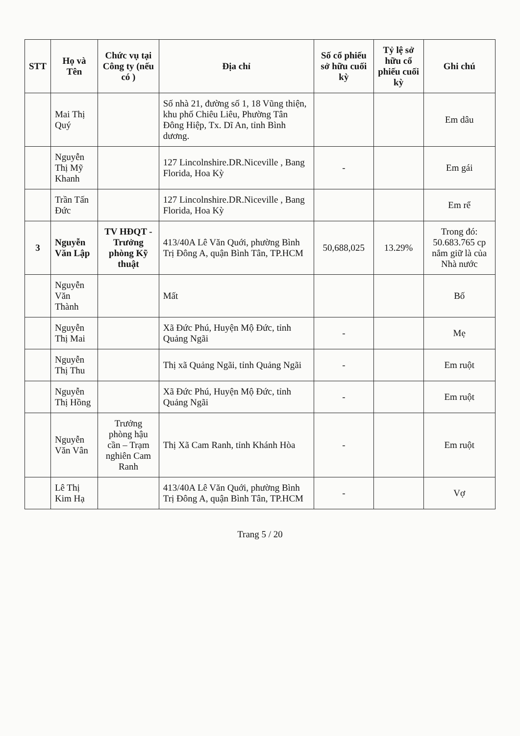| STT | Họ và Tên | Chức vụ tại Công ty (nếu có ) | Địa chỉ | Số cổ phiếu sở hữu cuối kỳ | Tỷ lệ sở hữu cổ phiếu cuối kỳ | Ghi chú |
| --- | --- | --- | --- | --- | --- | --- |
| | Mai Thị Quý | | Số nhà 21, đường số 1, 18 Vũng thiện, khu phố Chiêu Liêu, Phường Tân Đông Hiệp, Tx. Dĩ An, tỉnh Bình dương. | | | Em dâu |
| | Nguyễn Thị Mỹ Khanh | | 127 Lincolnshire.DR.Niceville , Bang Florida, Hoa Kỳ | - | | Em gái |
| | Trần Tấn Đức | | 127 Lincolnshire.DR.Niceville , Bang Florida, Hoa Kỳ | | | Em rể |
| 3 | Nguyễn Văn Lập | TV HĐQT - Trưởng phòng Kỹ thuật | 413/40A Lê Văn Quới, phường Bình Trị Đông A, quận Bình Tân, TP.HCM | 50,688,025 | 13.29% | Trong đó: 50.683.765 cp nắm giữ là của Nhà nước |
| | Nguyễn Văn Thành | | Mất | | | Bố |
| | Nguyễn Thị Mai | | Xã Đức Phú, Huyện Mộ Đức, tỉnh Quảng Ngãi | - | | Mẹ |
| | Nguyễn Thị Thu | | Thị xã Quảng Ngãi, tỉnh Quảng Ngãi | - | | Em ruột |
| | Nguyễn Thị Hồng | | Xã Đức Phú, Huyện Mộ Đức, tỉnh Quảng Ngãi | - | | Em ruột |
| | Nguyễn Văn Vân | Trưởng phòng hậu cần – Trạm nghiên Cam Ranh | Thị Xã Cam Ranh, tỉnh Khánh Hòa | - | | Em ruột |
| | Lê Thị Kim Hạ | | 413/40A Lê Văn Quới, phường Bình Trị Đông A, quận Bình Tân, TP.HCM | - | | Vợ |
Trang 5 / 20